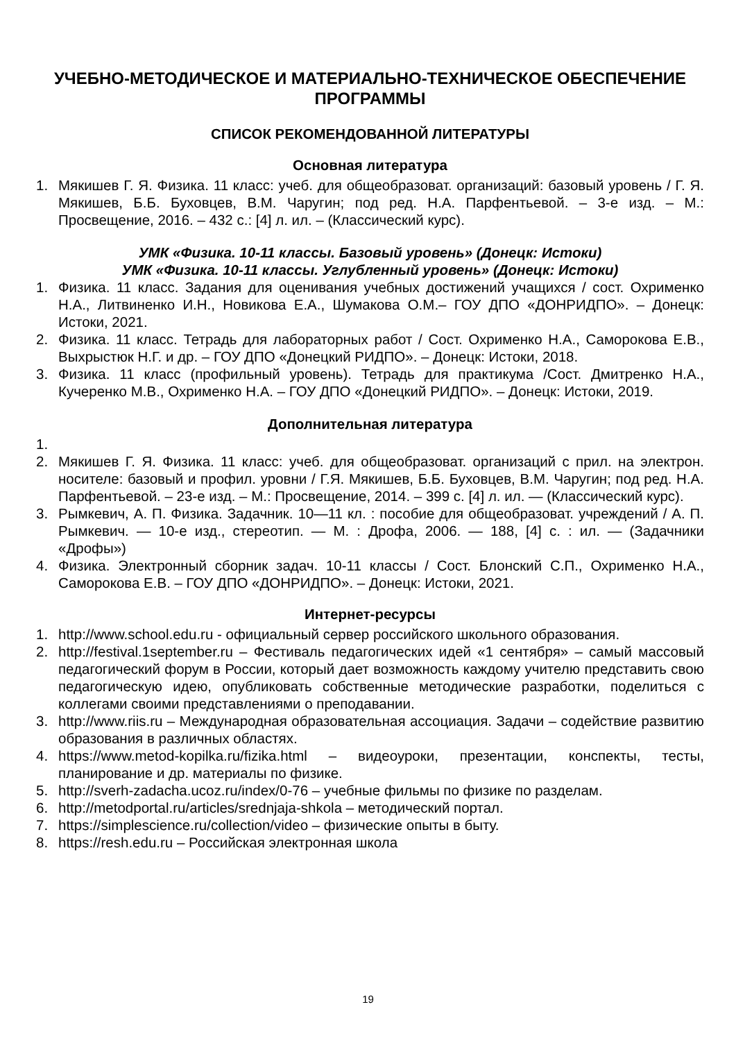УЧЕБНО-МЕТОДИЧЕСКОЕ И МАТЕРИАЛЬНО-ТЕХНИЧЕСКОЕ ОБЕСПЕЧЕНИЕ ПРОГРАММЫ
СПИСОК РЕКОМЕНДОВАННОЙ ЛИТЕРАТУРЫ
Основная литература
1. Мякишев Г. Я. Физика. 11 класс: учеб. для общеобразоват. организаций: базовый уровень / Г. Я. Мякишев, Б.Б. Буховцев, В.М. Чаругин; под ред. Н.А. Парфентьевой. – 3-е изд. – М.: Просвещение, 2016. – 432 с.: [4] л. ил. – (Классический курс).
УМК «Физика. 10-11 классы. Базовый уровень» (Донецк: Истоки)
УМК «Физика. 10-11 классы. Углубленный уровень» (Донецк: Истоки)
1. Физика. 11 класс. Задания для оценивания учебных достижений учащихся / сост. Охрименко Н.А., Литвиненко И.Н., Новикова Е.А., Шумакова О.М.– ГОУ ДПО «ДОНРИДПО». – Донецк: Истоки, 2021.
2. Физика. 11 класс. Тетрадь для лабораторных работ / Сост. Охрименко Н.А., Саморокова Е.В., Выхрыстюк Н.Г. и др. – ГОУ ДПО «Донецкий РИДПО». – Донецк: Истоки, 2018.
3. Физика. 11 класс (профильный уровень). Тетрадь для практикума /Сост. Дмитренко Н.А., Кучеренко М.В., Охрименко Н.А. – ГОУ ДПО «Донецкий РИДПО». – Донецк: Истоки, 2019.
Дополнительная литература
1.
2. Мякишев Г. Я. Физика. 11 класс: учеб. для общеобразоват. организаций с прил. на электрон. носителе: базовый и профил. уровни / Г.Я. Мякишев, Б.Б. Буховцев, В.М. Чаругин; под ред. Н.А. Парфентьевой. – 23-е изд. – М.: Просвещение, 2014. – 399 с. [4] л. ил. — (Классический курс).
3. Рымкевич, А. П. Физика. Задачник. 10—11 кл. : пособие для общеобразоват. учреждений / А. П. Рымкевич. — 10-е изд., стереотип. — М. : Дрофа, 2006. — 188, [4] с. : ил. — (Задачники «Дрофы»)
4. Физика. Электронный сборник задач. 10-11 классы / Сост. Блонский С.П., Охрименко Н.А., Саморокова Е.В. – ГОУ ДПО «ДОНРИДПО». – Донецк: Истоки, 2021.
Интернет-ресурсы
1. http://www.school.edu.ru - официальный сервер российского школьного образования.
2. http://festival.1september.ru – Фестиваль педагогических идей «1 сентября» – самый массовый педагогический форум в России, который дает возможность каждому учителю представить свою педагогическую идею, опубликовать собственные методические разработки, поделиться с коллегами своими представлениями о преподавании.
3. http://www.riis.ru – Международная образовательная ассоциация. Задачи – содействие развитию образования в различных областях.
4. https://www.metod-kopilka.ru/fizika.html – видеоуроки, презентации, конспекты, тесты, планирование и др. материалы по физике.
5. http://sverh-zadacha.ucoz.ru/index/0-76 – учебные фильмы по физике по разделам.
6. http://metodportal.ru/articles/srednjaja-shkola – методический портал.
7. https://simplescience.ru/collection/video – физические опыты в быту.
8. https://resh.edu.ru – Российская электронная школа
19